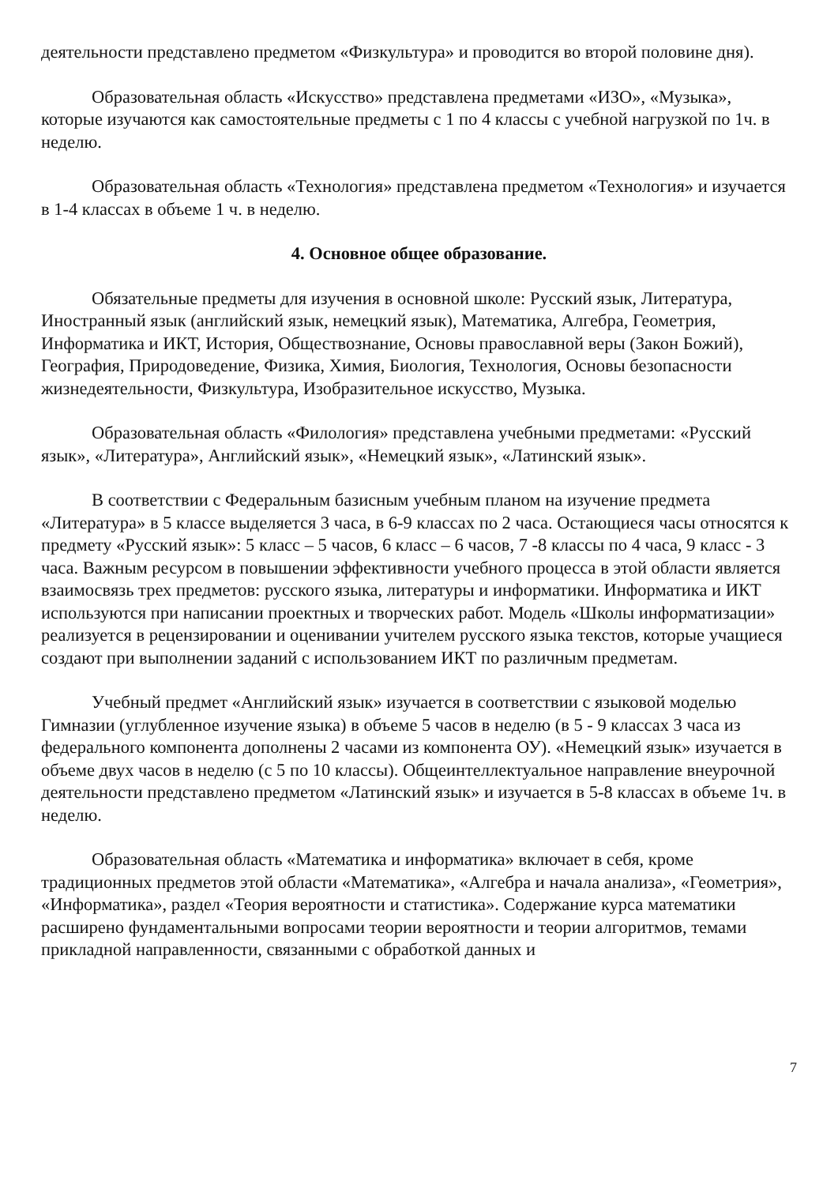деятельности представлено предметом «Физкультура» и проводится во второй половине дня).
Образовательная область «Искусство» представлена предметами «ИЗО», «Музыка», которые изучаются как самостоятельные предметы с 1 по 4 классы с учебной нагрузкой по 1ч. в неделю.
Образовательная область «Технология» представлена предметом «Технология» и изучается в 1-4 классах в объеме 1 ч. в неделю.
4. Основное общее образование.
Обязательные предметы для изучения в основной школе: Русский язык, Литература, Иностранный язык (английский язык, немецкий язык), Математика, Алгебра, Геометрия, Информатика и ИКТ, История, Обществознание, Основы православной веры (Закон Божий), География, Природоведение, Физика, Химия, Биология, Технология, Основы безопасности жизнедеятельности, Физкультура, Изобразительное искусство, Музыка.
Образовательная область «Филология» представлена учебными предметами: «Русский язык», «Литература», Английский язык», «Немецкий язык», «Латинский язык».
В соответствии с Федеральным базисным учебным планом на изучение предмета «Литература» в 5 классе выделяется 3 часа, в 6-9 классах по 2 часа. Остающиеся часы относятся к предмету «Русский язык»: 5 класс – 5 часов, 6 класс – 6 часов, 7 -8 классы по 4 часа, 9 класс - 3 часа. Важным ресурсом в повышении эффективности учебного процесса в этой области является взаимосвязь трех предметов: русского языка, литературы и информатики. Информатика и ИКТ используются при написании проектных и творческих работ. Модель «Школы информатизации» реализуется в рецензировании и оценивании учителем русского языка текстов, которые учащиеся создают при выполнении заданий с использованием ИКТ по различным предметам.
Учебный предмет «Английский язык» изучается в соответствии с языковой моделью Гимназии (углубленное изучение языка) в объеме 5 часов в неделю (в 5 - 9 классах 3 часа из федерального компонента дополнены 2 часами из компонента ОУ). «Немецкий язык» изучается в объеме двух часов в неделю (с 5 по 10 классы). Общеинтеллектуальное направление внеурочной деятельности представлено предметом «Латинский язык» и изучается в 5-8 классах в объеме 1ч. в неделю.
Образовательная область «Математика и информатика» включает в себя, кроме традиционных предметов этой области «Математика», «Алгебра и начала анализа», «Геометрия», «Информатика», раздел «Теория вероятности и статистика». Содержание курса математики расширено фундаментальными вопросами теории вероятности и теории алгоритмов, темами прикладной направленности, связанными с обработкой данных и
7